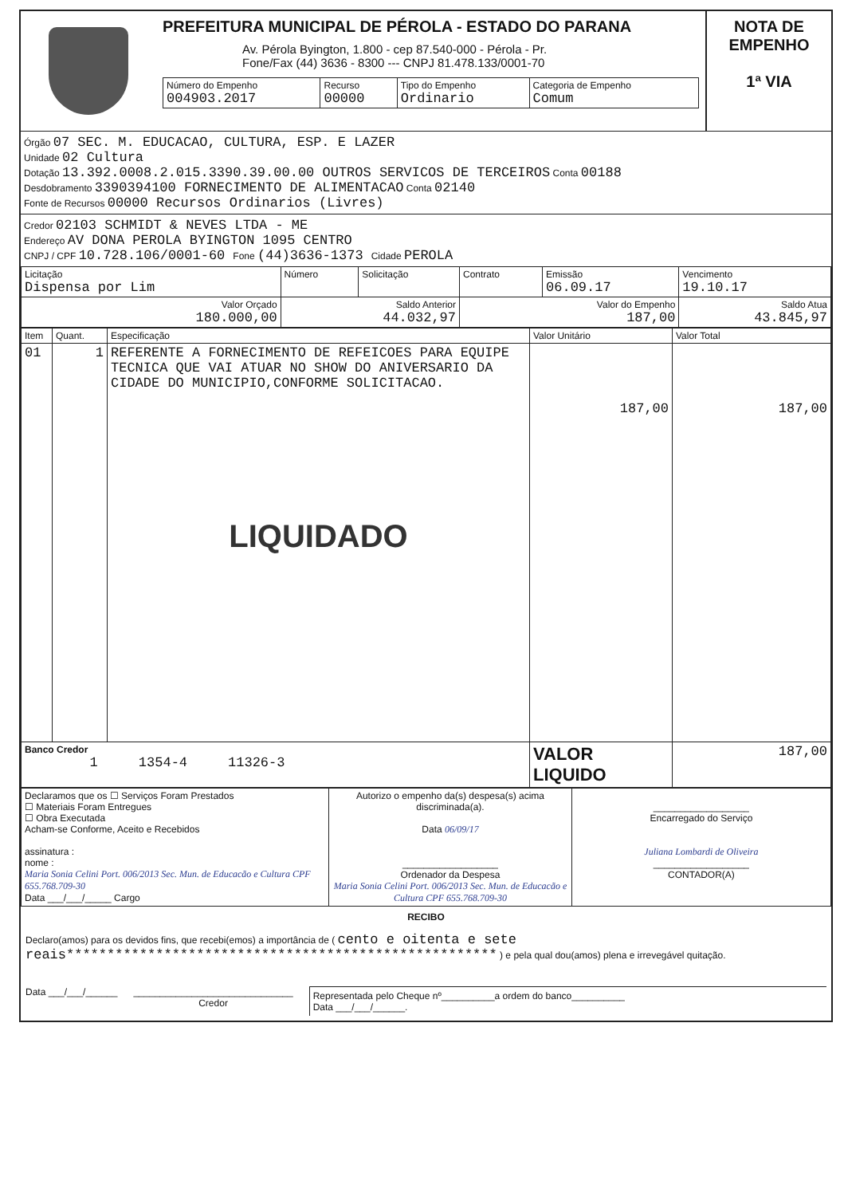PREFEITURA MUNICIPAL DE PÉROLA - ESTADO DO PARANA
Av. Pérola Byington, 1.800 - cep 87.540-000 - Pérola - Pr.
Fone/Fax (44) 3636 - 8300 --- CNPJ 81.478.133/0001-70
| Número do Empenho 004903.2017 | Recurso 00000 | Tipo do Empenho Ordinario | Categoria de Empenho Comum |
NOTA DE EMPENHO
1ª VIA
Órgão 07 SEC. M. EDUCACAO, CULTURA, ESP. E LAZER
Unidade 02 Cultura
Dotação 13.392.0008.2.015.3390.39.00.00 OUTROS SERVICOS DE TERCEIROS Conta 00188
Desdobramento 3390394100 FORNECIMENTO DE ALIMENTACAO Conta 02140
Fonte de Recursos 00000 Recursos Ordinarios (Livres)
Credor 02103 SCHMIDT & NEVES LTDA - ME
Endereço AV DONA PEROLA BYINGTON 1095 CENTRO
CNPJ / CPF 10.728.106/0001-60 Fone (44)3636-1373 Cidade PEROLA
| Licitação Dispensa por Lim | Número | Solicitação | Contrato | Emissão 06.09.17 | Vencimento 19.10.17 |
| Valor Orçado 180.000,00 | Saldo Anterior 44.032,97 | | Valor do Empenho 187,00 | | Saldo Atua 43.845,97 |
| Item | Quant. | Especificação | Valor Unitário | Valor Total |
| --- | --- | --- | --- | --- |
| 01 | 1 | REFERENTE A FORNECIMENTO DE REFEICOES PARA EQUIPE TECNICA QUE VAI ATUAR NO SHOW DO ANIVERSARIO DA CIDADE DO MUNICIPIO,CONFORME SOLICITACAO. LIQUIDADO | 187,00 | 187,00 |
| Banco Credor 1 1354-4 11326-3 | | | VALOR LIQUIDO | 187,00 |
| Declaramos que os ☐ Serviços Foram Prestados ☐ Materiais Foram Entregues ☐ Obra Executada Acham-se Conforme, Aceito e Recebidos assinatura : nome : Maria Sonia Celini Port. 006/2013 Sec. Mun. de Educacão e Cultura CPF 655.768.709-30 Data ___/___/_____ Cargo | Autorizo o empenho da(s) despesa(s) acima discriminada(a). Data 06/09/17 __________________ Ordenador da Despesa Maria Sonia Celini Port. 006/2013 Sec. Mun. de Educacão e Cultura CPF 655.768.709-30 | __________________ Encarregado do Serviço Juliana Lombardi de Oliveira __________________ CONTADOR(A) |
RECIBO
Declaro(amos) para os devidos fins, que recebi(emos) a importância de ( cento e oitenta e sete reais***************************************************** ) e pela qual dou(amos) plena e irrevegável quitação.
Data ___/___/______ ______________________________
Credor
Representada pelo Cheque nº__________a ordem do banco__________
Data ___/___/______.